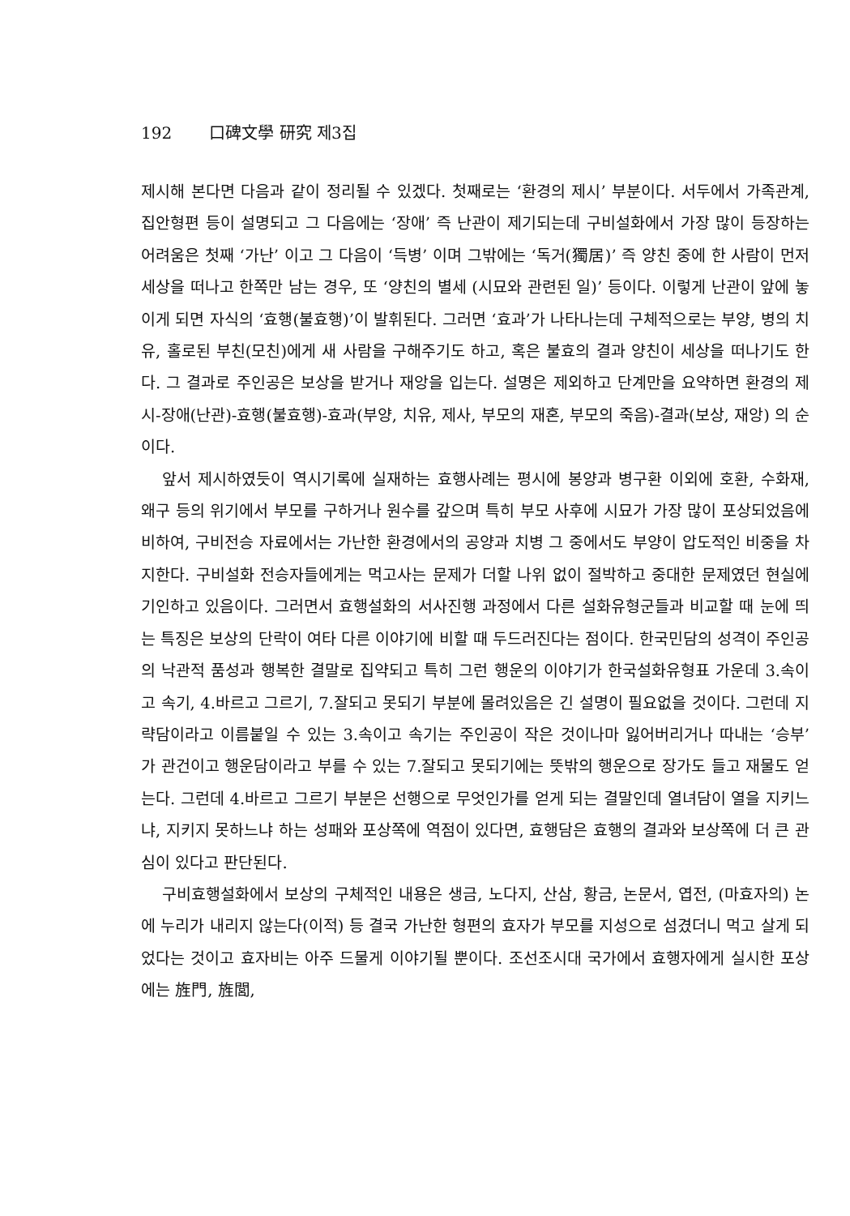192 口碑文學 研究 제3집
제시해 본다면 다음과 같이 정리될 수 있겠다. 첫째로는 ‘환경의 제시’ 부분이다. 서두에서 가족관계, 집안형편 등이 설명되고 그 다음에는 ‘장애’ 즉 난관이 제기되는데 구비설화에서 가장 많이 등장하는 어려움은 첫째 ‘가난’ 이고 그 다음이 ‘득병’ 이며 그밖에는 ‘독거(獨居)’ 즉 양친 중에 한 사람이 먼저 세상을 떠나고 한쪽만 남는 경우, 또 ‘양친의 별세 (시묘와 관련된 일)’ 등이다. 이렇게 난관이 앞에 놓이게 되면 자식의 ‘효행(불효행)’이 발휘된다. 그러면 ‘효과’가 나타나는데 구체적으로는 부양, 병의 치유, 홀로된 부친(모친)에게 새 사람을 구해주기도 하고, 혹은 불효의 결과 양친이 세상을 떠나기도 한다. 그 결과로 주인공은 보상을 받거나 재앙을 입는다. 설명은 제외하고 단계만을 요약하면 환경의 제시-장애(난관)-효행(불효행)-효과(부양, 치유, 제사, 부모의 재혼, 부모의 죽음)-결과(보상, 재앙) 의 순이다.
앞서 제시하였듯이 역시기록에 실재하는 효행사례는 평시에 봉양과 병구환 이외에 호환, 수화재, 왜구 등의 위기에서 부모를 구하거나 원수를 갚으며 특히 부모 사후에 시묘가 가장 많이 포상되었음에 비하여, 구비전승 자료에서는 가난한 환경에서의 공양과 치병 그 중에서도 부양이 압도적인 비중을 차지한다. 구비설화 전승자들에게는 먹고사는 문제가 더할 나위 없이 절박하고 중대한 문제였던 현실에 기인하고 있음이다. 그러면서 효행설화의 서사진행 과정에서 다른 설화유형군들과 비교할 때 눈에 띄는 특징은 보상의 단락이 여타 다른 이야기에 비할 때 두드러진다는 점이다. 한국민담의 성격이 주인공의 낙관적 품성과 행복한 결말로 집약되고 특히 그런 행운의 이야기가 한국설화유형표 가운데 3.속이고 속기, 4.바르고 그르기, 7.잘되고 못되기 부분에 몰려있음은 긴 설명이 필요없을 것이다. 그런데 지략담이라고 이름붙일 수 있는 3.속이고 속기는 주인공이 작은 것이나마 잃어버리거나 따내는 ‘승부’ 가 관건이고 행운담이라고 부를 수 있는 7.잘되고 못되기에는 뜻밖의 행운으로 장가도 들고 재물도 얻는다. 그런데 4.바르고 그르기 부분은 선행으로 무엇인가를 얻게 되는 결말인데 열녀담이 열을 지키느냐, 지키지 못하느냐 하는 성패와 포상쪽에 역점이 있다면, 효행담은 효행의 결과와 보상쪽에 더 큰 관심이 있다고 판단된다.
구비효행설화에서 보상의 구체적인 내용은 생금, 노다지, 산삼, 황금, 논문서, 엽전, (마효자의) 논에 누리가 내리지 않는다(이적) 등 결국 가난한 형편의 효자가 부모를 지성으로 섬겼더니 먹고 살게 되었다는 것이고 효자비는 아주 드물게 이야기될 뿐이다. 조선조시대 국가에서 효행자에게 실시한 포상에는 旌門, 旌閭,